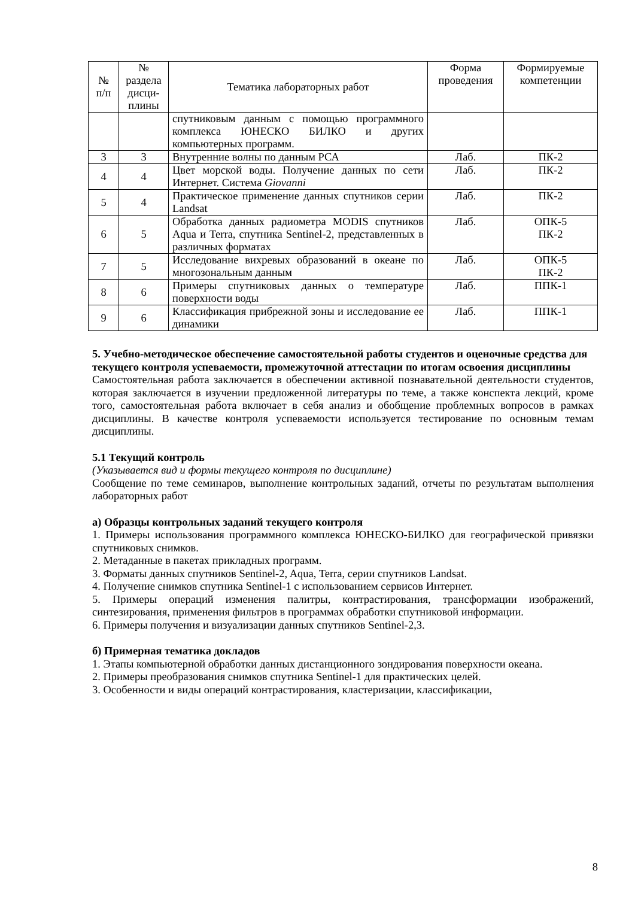| № п/п | № раздела дисци- плины | Тематика лабораторных работ | Форма проведения | Формируемые компетенции |
| --- | --- | --- | --- | --- |
| | | спутниковым данным с помощью программного комплекса ЮНЕСКО БИЛКО и других компьютерных программ. | | |
| 3 | 3 | Внутренние волны по данным РСА | Лаб. | ПК-2 |
| 4 | 4 | Цвет морской воды. Получение данных по сети Интернет. Система Giovanni | Лаб. | ПК-2 |
| 5 | 4 | Практическое применение данных спутников серии Landsat | Лаб. | ПК-2 |
| 6 | 5 | Обработка данных радиометра MODIS спутников Aqua и Terra, спутника Sentinel-2, представленных в различных форматах | Лаб. | ОПК-5 ПК-2 |
| 7 | 5 | Исследование вихревых образований в океане по многозональным данным | Лаб. | ОПК-5 ПК-2 |
| 8 | 6 | Примеры спутниковых данных о температуре поверхности воды | Лаб. | ППК-1 |
| 9 | 6 | Классификация прибрежной зоны и исследование ее динамики | Лаб. | ППК-1 |
5. Учебно-методическое обеспечение самостоятельной работы студентов и оценочные средства для текущего контроля успеваемости, промежуточной аттестации по итогам освоения дисциплины
Самостоятельная работа заключается в обеспечении активной познавательной деятельности студентов, которая заключается в изучении предложенной литературы по теме, а также конспекта лекций, кроме того, самостоятельная работа включает в себя анализ и обобщение проблемных вопросов в рамках дисциплины. В качестве контроля успеваемости используется тестирование по основным темам дисциплины.
5.1 Текущий контроль
(Указывается вид и формы текущего контроля по дисциплине)
Сообщение по теме семинаров, выполнение контрольных заданий, отчеты по результатам выполнения лабораторных работ
а) Образцы контрольных заданий текущего контроля
1. Примеры использования программного комплекса ЮНЕСКО-БИЛКО для географической привязки спутниковых снимков.
2. Метаданные в пакетах прикладных программ.
3. Форматы данных спутников Sentinel-2, Aqua, Terra, серии спутников Landsat.
4. Получение снимков спутника Sentinel-1 с использованием сервисов Интернет.
5. Примеры операций изменения палитры, контрастирования, трансформации изображений, синтезирования, применения фильтров в программах обработки спутниковой информации.
6. Примеры получения и визуализации данных спутников Sentinel-2,3.
б) Примерная тематика докладов
1. Этапы компьютерной обработки данных дистанционного зондирования поверхности океана.
2. Примеры преобразования снимков спутника Sentinel-1 для практических целей.
3. Особенности и виды операций контрастирования, кластеризации, классификации,
8